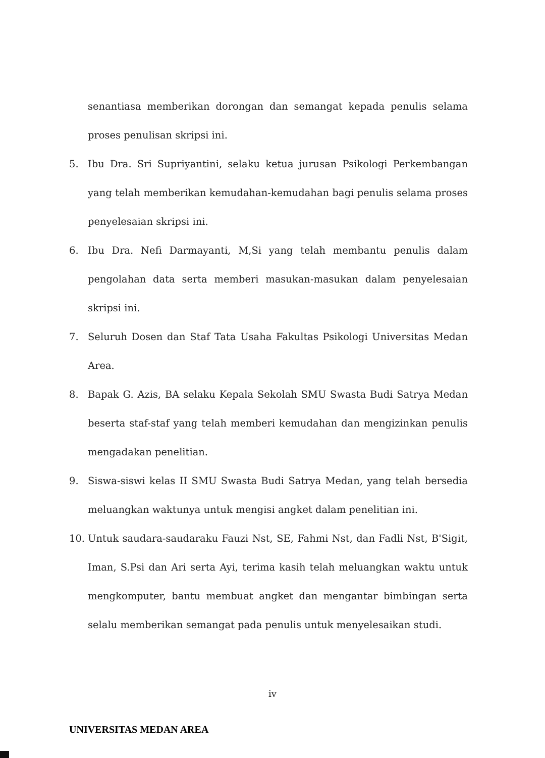senantiasa memberikan dorongan dan semangat kepada penulis selama proses penulisan skripsi ini.
5. Ibu Dra. Sri Supriyantini, selaku ketua jurusan Psikologi Perkembangan yang telah memberikan kemudahan-kemudahan bagi penulis selama proses penyelesaian skripsi ini.
6. Ibu Dra. Nefi Darmayanti, M,Si yang telah membantu penulis dalam pengolahan data serta memberi masukan-masukan dalam penyelesaian skripsi ini.
7. Seluruh Dosen dan Staf Tata Usaha Fakultas Psikologi Universitas Medan Area.
8. Bapak G. Azis, BA selaku Kepala Sekolah SMU Swasta Budi Satrya Medan beserta staf-staf yang telah memberi kemudahan dan mengizinkan penulis mengadakan penelitian.
9. Siswa-siswi kelas II SMU Swasta Budi Satrya Medan, yang telah bersedia meluangkan waktunya untuk mengisi angket dalam penelitian ini.
10. Untuk saudara-saudaraku Fauzi Nst, SE, Fahmi Nst, dan Fadli Nst, B'Sigit, Iman, S.Psi dan Ari serta Ayi, terima kasih telah meluangkan waktu untuk mengkomputer, bantu membuat angket dan mengantar bimbingan serta selalu memberikan semangat pada penulis untuk menyelesaikan studi.
iv
UNIVERSITAS MEDAN AREA